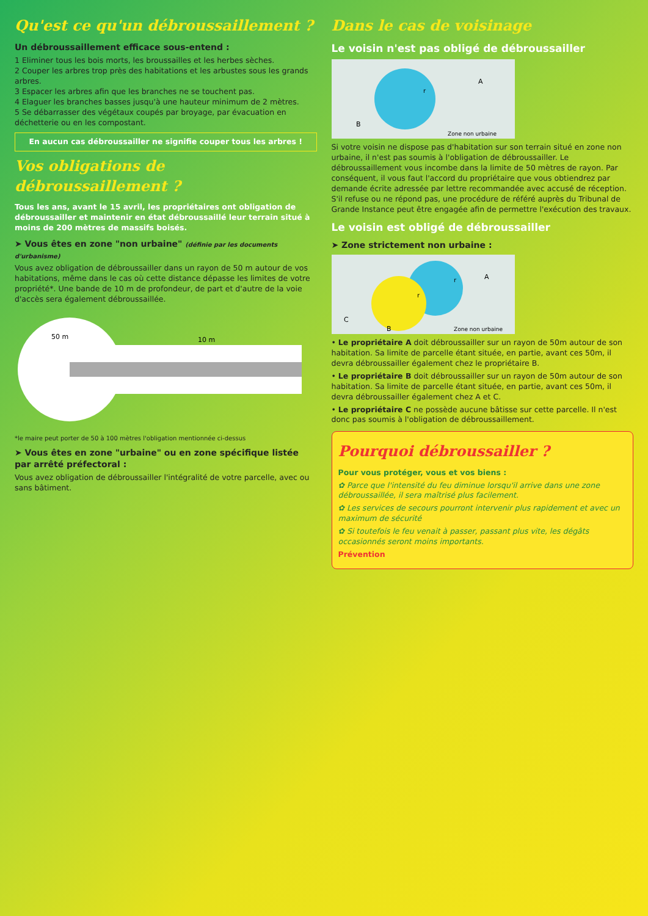Qu'est ce qu'un débroussaillement ?
Un débroussaillement efficace sous-entend :
1 Eliminer tous les bois morts, les broussailles et les herbes sèches.
2 Couper les arbres trop près des habitations et les arbustes sous les grands arbres.
3 Espacer les arbres afin que les branches ne se touchent pas.
4 Elaguer les branches basses jusqu'à une hauteur minimum de 2 mètres.
5 Se débarrasser des végétaux coupés par broyage, par évacuation en déchetterie ou en les compostant.
En aucun cas débroussailler ne signifie couper tous les arbres !
Vos obligations de débroussaillement ?
Tous les ans, avant le 15 avril, les propriétaires ont obligation de débroussailler et maintenir en état débroussaillé leur terrain situé à moins de 200 mètres de massifs boisés.
➤ Vous êtes en zone "non urbaine" (définie par les documents d'urbanisme)
Vous avez obligation de débroussailler dans un rayon de 50 m autour de vos habitations, même dans le cas où cette distance dépasse les limites de votre propriété*. Une bande de 10 m de profondeur, de part et d'autre de la voie d'accès sera également débroussaillée.
50 m
10 m
*le maire peut porter de 50 à 100 mètres l'obligation mentionnée ci-dessus
➤ Vous êtes en zone "urbaine" ou en zone spécifique listée par arrêté préfectoral :
Vous avez obligation de débroussailler l'intégralité de votre parcelle, avec ou sans bâtiment.
Dans le cas de voisinage
Le voisin n'est pas obligé de débroussailler
B
A
Zone non urbaine
r
Si votre voisin ne dispose pas d'habitation sur son terrain situé en zone non urbaine, il n'est pas soumis à l'obligation de débroussailler. Le débroussaillement vous incombe dans la limite de 50 mètres de rayon. Par conséquent, il vous faut l'accord du propriétaire que vous obtiendrez par demande écrite adressée par lettre recommandée avec accusé de réception. S'il refuse ou ne répond pas, une procédure de référé auprès du Tribunal de Grande Instance peut être engagée afin de permettre l'exécution des travaux.
Le voisin est obligé de débroussailler
➤ Zone strictement non urbaine :
C
B
A
Zone non urbaine
r
r
• Le propriétaire A doit débroussailler sur un rayon de 50m autour de son habitation. Sa limite de parcelle étant située, en partie, avant ces 50m, il devra débroussailler également chez le propriétaire B.
• Le propriétaire B doit débroussailler sur un rayon de 50m autour de son habitation. Sa limite de parcelle étant située, en partie, avant ces 50m, il devra débroussailler également chez A et C.
• Le propriétaire C ne possède aucune bâtisse sur cette parcelle. Il n'est donc pas soumis à l'obligation de débroussaillement.
Pourquoi débroussailler ?
Pour vous protéger, vous et vos biens :
✿ Parce que l'intensité du feu diminue lorsqu'il arrive dans une zone débroussaillée, il sera maîtrisé plus facilement.
✿ Les services de secours pourront intervenir plus rapidement et avec un maximum de sécurité
✿ Si toutefois le feu venait à passer, passant plus vite, les dégâts occasionnés seront moins importants.
Prévention